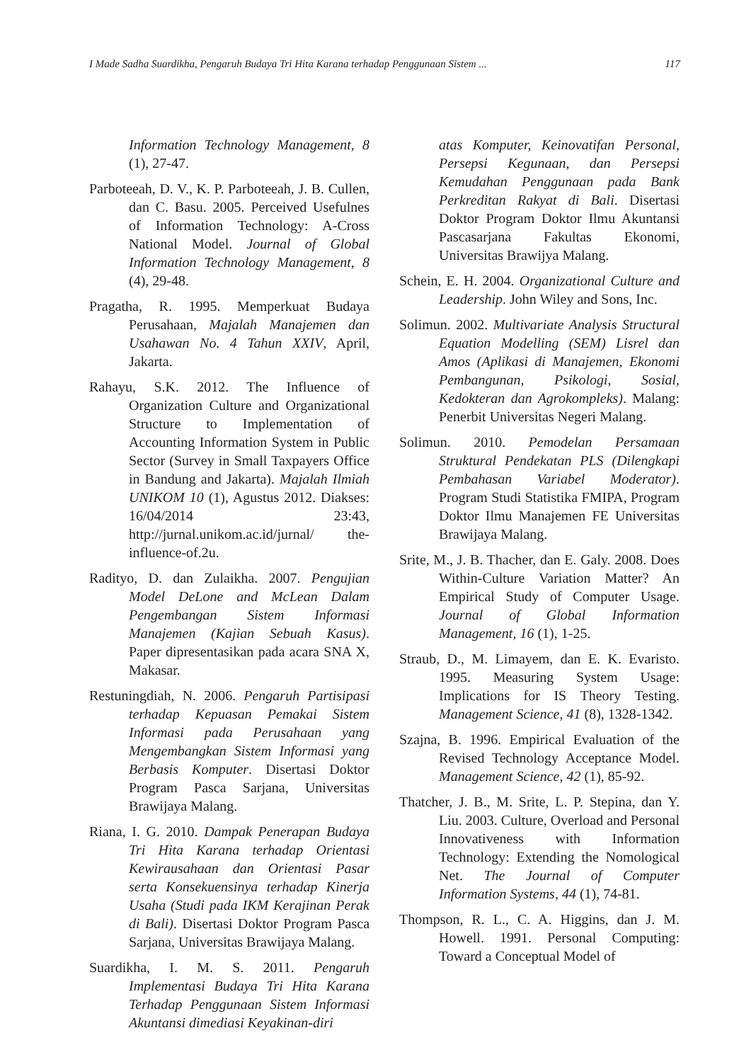I Made Sadha Suardikha, Pengaruh Budaya Tri Hita Karana terhadap Penggunaan Sistem ... 117
Information Technology Management, 8 (1), 27-47.
Parboteeah, D. V., K. P. Parboteeah, J. B. Cullen, dan C. Basu. 2005. Perceived Usefulnes of Information Technology: A-Cross National Model. Journal of Global Information Technology Management, 8 (4), 29-48.
Pragatha, R. 1995. Memperkuat Budaya Perusahaan, Majalah Manajemen dan Usahawan No. 4 Tahun XXIV, April, Jakarta.
Rahayu, S.K. 2012. The Influence of Organization Culture and Organizational Structure to Implementation of Accounting Information System in Public Sector (Survey in Small Taxpayers Office in Bandung and Jakarta). Majalah Ilmiah UNIKOM 10 (1), Agustus 2012. Diakses: 16/04/2014 23:43, http://jurnal.unikom.ac.id/jurnal/ the-influence-of.2u.
Radityo, D. dan Zulaikha. 2007. Pengujian Model DeLone and McLean Dalam Pengembangan Sistem Informasi Manajemen (Kajian Sebuah Kasus). Paper dipresentasikan pada acara SNA X, Makasar.
Restuningdiah, N. 2006. Pengaruh Partisipasi terhadap Kepuasan Pemakai Sistem Informasi pada Perusahaan yang Mengembangkan Sistem Informasi yang Berbasis Komputer. Disertasi Doktor Program Pasca Sarjana, Universitas Brawijaya Malang.
Riana, I. G. 2010. Dampak Penerapan Budaya Tri Hita Karana terhadap Orientasi Kewirausahaan dan Orientasi Pasar serta Konsekuensinya terhadap Kinerja Usaha (Studi pada IKM Kerajinan Perak di Bali). Disertasi Doktor Program Pasca Sarjana, Universitas Brawijaya Malang.
Suardikha, I. M. S. 2011. Pengaruh Implementasi Budaya Tri Hita Karana Terhadap Penggunaan Sistem Informasi Akuntansi dimediasi Keyakinan-diri
atas Komputer, Keinovatifan Personal, Persepsi Kegunaan, dan Persepsi Kemudahan Penggunaan pada Bank Perkreditan Rakyat di Bali. Disertasi Doktor Program Doktor Ilmu Akuntansi Pascasarjana Fakultas Ekonomi, Universitas Brawijya Malang.
Schein, E. H. 2004. Organizational Culture and Leadership. John Wiley and Sons, Inc.
Solimun. 2002. Multivariate Analysis Structural Equation Modelling (SEM) Lisrel dan Amos (Aplikasi di Manajemen, Ekonomi Pembangunan, Psikologi, Sosial, Kedokteran dan Agrokompleks). Malang: Penerbit Universitas Negeri Malang.
Solimun. 2010. Pemodelan Persamaan Struktural Pendekatan PLS (Dilengkapi Pembahasan Variabel Moderator). Program Studi Statistika FMIPA, Program Doktor Ilmu Manajemen FE Universitas Brawijaya Malang.
Srite, M., J. B. Thacher, dan E. Galy. 2008. Does Within-Culture Variation Matter? An Empirical Study of Computer Usage. Journal of Global Information Management, 16 (1), 1-25.
Straub, D., M. Limayem, dan E. K. Evaristo. 1995. Measuring System Usage: Implications for IS Theory Testing. Management Science, 41 (8), 1328-1342.
Szajna, B. 1996. Empirical Evaluation of the Revised Technology Acceptance Model. Management Science, 42 (1), 85-92.
Thatcher, J. B., M. Srite, L. P. Stepina, dan Y. Liu. 2003. Culture, Overload and Personal Innovativeness with Information Technology: Extending the Nomological Net. The Journal of Computer Information Systems, 44 (1), 74-81.
Thompson, R. L., C. A. Higgins, dan J. M. Howell. 1991. Personal Computing: Toward a Conceptual Model of